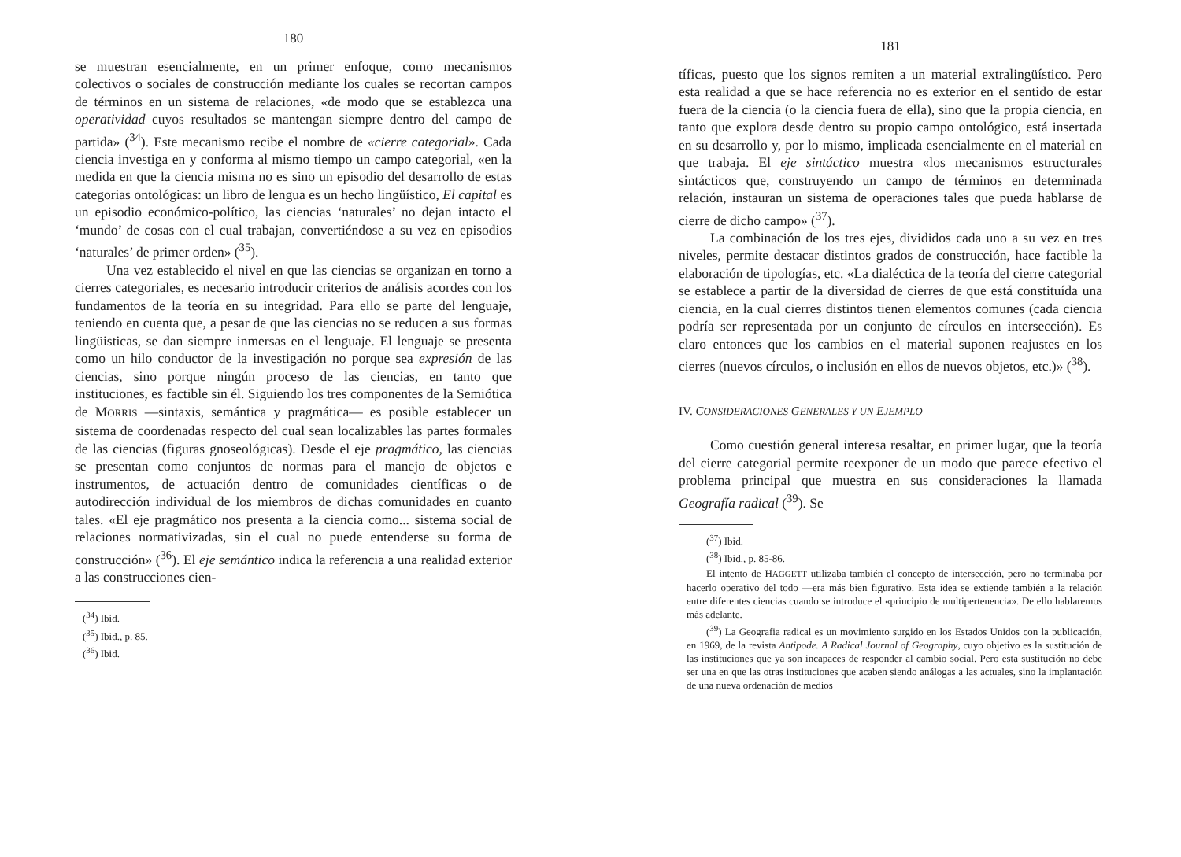180
se muestran esencialmente, en un primer enfoque, como mecanismos colectivos o sociales de construcción mediante los cuales se recortan campos de términos en un sistema de relaciones, «de modo que se establezca una operatividad cuyos resultados se mantengan siempre dentro del campo de partida» (<sup>34</sup>). Este mecanismo recibe el nombre de «cierre categorial». Cada ciencia investiga en y conforma al mismo tiempo un campo categorial, «en la medida en que la ciencia misma no es sino un episodio del desarrollo de estas categorias ontológicas: un libro de lengua es un hecho lingüístico, El capital es un episodio económico-político, las ciencias ‘naturales’ no dejan intacto el ‘mundo’ de cosas con el cual trabajan, convertiéndose a su vez en episodios ‘naturales’ de primer orden» (<sup>35</sup>).
Una vez establecido el nivel en que las ciencias se organizan en torno a cierres categoriales, es necesario introducir criterios de análisis acordes con los fundamentos de la teoría en su integridad. Para ello se parte del lenguaje, teniendo en cuenta que, a pesar de que las ciencias no se reducen a sus formas lingüisticas, se dan siempre inmersas en el lenguaje. El lenguaje se presenta como un hilo conductor de la investigación no porque sea expresión de las ciencias, sino porque ningún proceso de las ciencias, en tanto que instituciones, es factible sin él. Siguiendo los tres componentes de la Semiótica de MORRIS —sintaxis, semántica y pragmática— es posible establecer un sistema de coordenadas respecto del cual sean localizables las partes formales de las ciencias (figuras gnoseológicas). Desde el eje pragmático, las ciencias se presentan como conjuntos de normas para el manejo de objetos e instrumentos, de actuación dentro de comunidades científicas o de autodirección individual de los miembros de dichas comunidades en cuanto tales. «El eje pragmático nos presenta a la ciencia como... sistema social de relaciones normativizadas, sin el cual no puede entenderse su forma de construcción» (<sup>36</sup>). El eje semántico indica la referencia a una realidad exterior a las construcciones cien-
(<sup>34</sup>) Ibid.
(<sup>35</sup>) Ibid., p. 85.
(<sup>36</sup>) Ibid.
181
tíficas, puesto que los signos remiten a un material extralingüístico. Pero esta realidad a que se hace referencia no es exterior en el sentido de estar fuera de la ciencia (o la ciencia fuera de ella), sino que la propia ciencia, en tanto que explora desde dentro su propio campo ontológico, está insertada en su desarrollo y, por lo mismo, implicada esencialmente en el material en que trabaja. El eje sintáctico muestra «los mecanismos estructurales sintácticos que, construyendo un campo de términos en determinada relación, instauran un sistema de operaciones tales que pueda hablarse de cierre de dicho campo» (<sup>37</sup>).
La combinación de los tres ejes, divididos cada uno a su vez en tres niveles, permite destacar distintos grados de construcción, hace factible la elaboración de tipologías, etc. «La dialéctica de la teoría del cierre categorial se establece a partir de la diversidad de cierres de que está constituída una ciencia, en la cual cierres distintos tienen elementos comunes (cada ciencia podría ser representada por un conjunto de círculos en intersección). Es claro entonces que los cambios en el material suponen reajustes en los cierres (nuevos círculos, o inclusión en ellos de nuevos objetos, etc.)» (<sup>38</sup>).
IV. CONSIDERACIONES GENERALES Y UN EJEMPLO
Como cuestión general interesa resaltar, en primer lugar, que la teoría del cierre categorial permite reexponer de un modo que parece efectivo el problema principal que muestra en sus consideraciones la llamada Geografía radical (<sup>39</sup>). Se
(<sup>37</sup>) Ibid.
(<sup>38</sup>) Ibid., p. 85-86.
El intento de HAGGETT utilizaba también el concepto de intersección, pero no terminaba por hacerlo operativo del todo —era más bien figurativo. Esta idea se extiende también a la relación entre diferentes ciencias cuando se introduce el «principio de multipertenencia». De ello hablaremos más adelante.
(<sup>39</sup>) La Geografia radical es un movimiento surgido en los Estados Unidos con la publicación, en 1969, de la revista Antipode. A Radical Journal of Geography, cuyo objetivo es la sustitución de las instituciones que ya son incapaces de responder al cambio social. Pero esta sustitución no debe ser una en que las otras instituciones que acaben siendo análogas a las actuales, sino la implantación de una nueva ordenación de medios